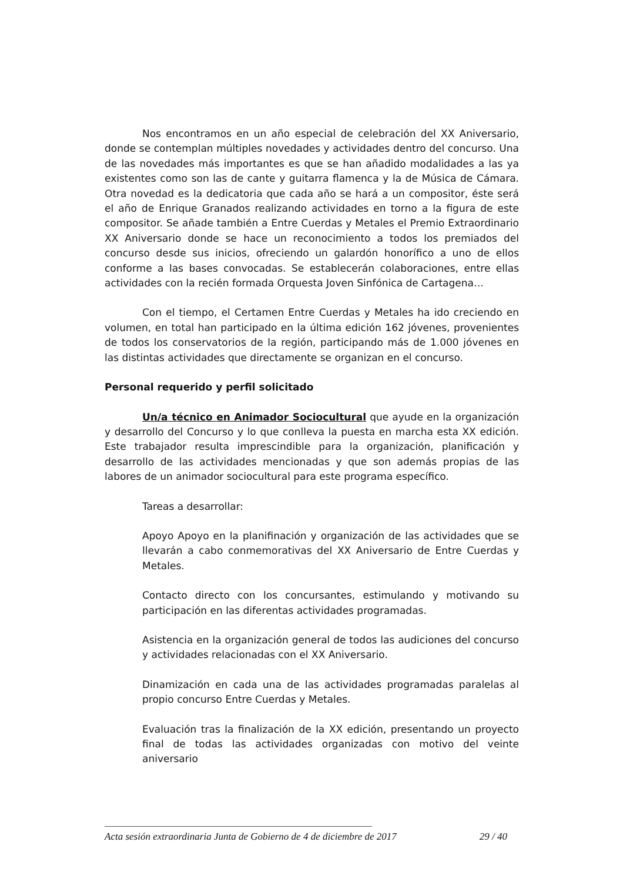Nos encontramos en un año especial de celebración del XX Aniversario, donde se contemplan múltiples novedades y actividades dentro del concurso. Una de las novedades más importantes es que se han añadido modalidades a las ya existentes como son las de cante y guitarra flamenca y la de Música de Cámara. Otra novedad es la dedicatoria que cada año se hará a un compositor, éste será el año de Enrique Granados realizando actividades en torno a la figura de este compositor. Se añade también a Entre Cuerdas y Metales el Premio Extraordinario XX Aniversario donde se hace un reconocimiento a todos los premiados del concurso desde sus inicios, ofreciendo un galardón honorífico a uno de ellos conforme a las bases convocadas. Se establecerán colaboraciones, entre ellas actividades con la recién formada Orquesta Joven Sinfónica de Cartagena…
Con el tiempo, el Certamen Entre Cuerdas y Metales ha ido creciendo en volumen, en total han participado en la última edición 162 jóvenes, provenientes de todos los conservatorios de la región, participando más de 1.000 jóvenes en las distintas actividades que directamente se organizan en el concurso.
Personal requerido y perfil solicitado
Un/a técnico en Animador Sociocultural que ayude en la organización y desarrollo del Concurso y lo que conlleva la puesta en marcha esta XX edición. Este trabajador resulta imprescindible para la organización, planificación y desarrollo de las actividades mencionadas y que son además propias de las labores de un animador sociocultural para este programa específico.
Tareas a desarrollar:
Apoyo Apoyo en la planifinación y organización de las actividades que se llevarán a cabo conmemorativas del XX Aniversario de Entre Cuerdas y Metales.
Contacto directo con los concursantes, estimulando y motivando su participación en las diferentas actividades programadas.
Asistencia en la organización general de todos las audiciones del concurso y actividades relacionadas con el XX Aniversario.
Dinamización en cada una de las actividades programadas paralelas al propio concurso Entre Cuerdas y Metales.
Evaluación tras la finalización de la XX edición, presentando un proyecto final de todas las actividades organizadas con motivo del veinte aniversario
Acta sesión extraordinaria Junta de Gobierno de 4 de diciembre de 2017 29 / 40